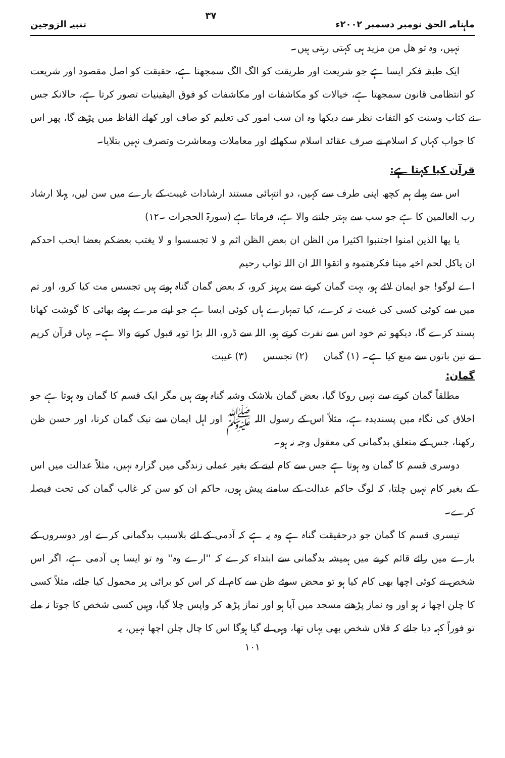ماہنامہ الحق نومبر دسمبر ۲۰۰۲ء ۳۷ تنبیہ الزوجین
نہیں، وہ تو ھل من مزید ہی کہتی رہتی ہیں۔
ایک طبقہ فکر ایسا ہے جو شریعت اور طریقت کو الگ الگ سمجھتا ہے، حقیقت کو اصل مقصود اور شریعت کو انتظامی قانون سمجھتا ہے، خیالات کو مکاشفات اور مکاشفات کو فوق الیقینیات تصور کرتا ہے، حالانکہ جس نے کتاب وسنت کو التفات نظر سے دیکھا وہ ان سب امور کی تعلیم کو صاف اور کھلے الفاظ میں پڑھے گا، پھر اس کا جواب کہاں کہ اسلام نے صرف عقائد اسلام سکھائے اور معاملات ومعاشرت وتصرف نہیں بتلایا۔
قرآن کیا کہتا ہے:
اس سے پہلے ہم کچھ اپنی طرف سے کہیں، دو انتہائی مستند ارشادات غیبت کے بارے میں سن لیں، پہلا ارشاد رب العالمین کا ہے جو سب سے بہتر جاننے والا ہے، فرماتا ہے (سورۃ الحجرات ۔۱۲)
یا یھا الذین امنوا اجتنبوا اکثیرا من الظن ان بعض الظن اثم و لا تجسسوا و لا یغتب بعضکم بعضا ایحب احدکم ان یاکل لحم اخیہ میتا فکرھتموہ و اتقوا اللہ ان اللہ تواب رحیم
اے لوگو! جو ایمان لائے ہو، بہت گمان کرنے سے پرہیز کرو، کہ بعض گمان گناہ ہوتے ہیں تجسس مت کیا کرو، اور تم میں سے کوئی کسی کی غیبت نہ کرے، کیا تمہارے ہاں کوئی ایسا ہے جو اپنے مرے ہوئے بھائی کا گوشت کھانا پسند کرے گا، دیکھو تم خود اس سے نفرت کرتے ہو، اللہ سے ڈرو، اللہ بڑا توبہ قبول کرنے والا ہے۔ یہاں قرآن کریم نے تین باتوں سے منع کیا ہے۔ (۱) گمان (۲) تجسس (۳) غیبت
گمان:
مطلقاً گمان کرنے سے نہیں روکا گیا، بعض گمان بلاشک وشبہ گناہ ہوتے ہیں مگر ایک قسم کا گمان وہ ہوتا ہے جو اخلاق کی نگاہ میں پسندیدہ ہے، مثلاً اس کے رسول اللہ ﷺ اور اہل ایمان سے نیک گمان کرنا، اور حسن ظن رکھنا، جس کے متعلق بدگمانی کی معقول وجہ نہ ہو۔
دوسری قسم کا گمان وہ ہوتا ہے جس سے کام لینے کے بغیر عملی زندگی میں گزارہ نہیں، مثلاً عدالت میں اس کے بغیر کام نہیں چلتا، کہ لوگ حاکم عدالت کے سامنے پیش ہوں، حاکم ان کو سن کر غالب گمان کی تحت فیصلہ کرے۔
تیسری قسم کا گمان جو درحقیقت گناہ ہے وہ یہ ہے کہ آدمی کے لئے بلاسبب بدگمانی کرے اور دوسروں کے بارے میں رائے قائم کرنے میں ہمیشہ بدگمانی سے ابتداء کرے کہ ''ارے وہ'' وہ تو ایسا ہی آدمی ہے، اگر اس شخص نے کوئی اچھا بھی کام کیا ہو تو محض سوئے ظن سے کام لے کر اس کو برائی پر محمول کیا جائے، مثلاً کسی کا چلن اچھا نہ ہو اور وہ نماز پڑھنے مسجد میں آیا ہو اور نماز پڑھ کر واپس چلا گیا، وہیں کسی شخص کا جوتا نہ ملے تو فوراً کہہ دیا جائے کہ فلاں شخص بھی یہاں تھا، وہی لے گیا ہوگا اس کا چال چلن اچھا نہیں، یہ
۱۰۱